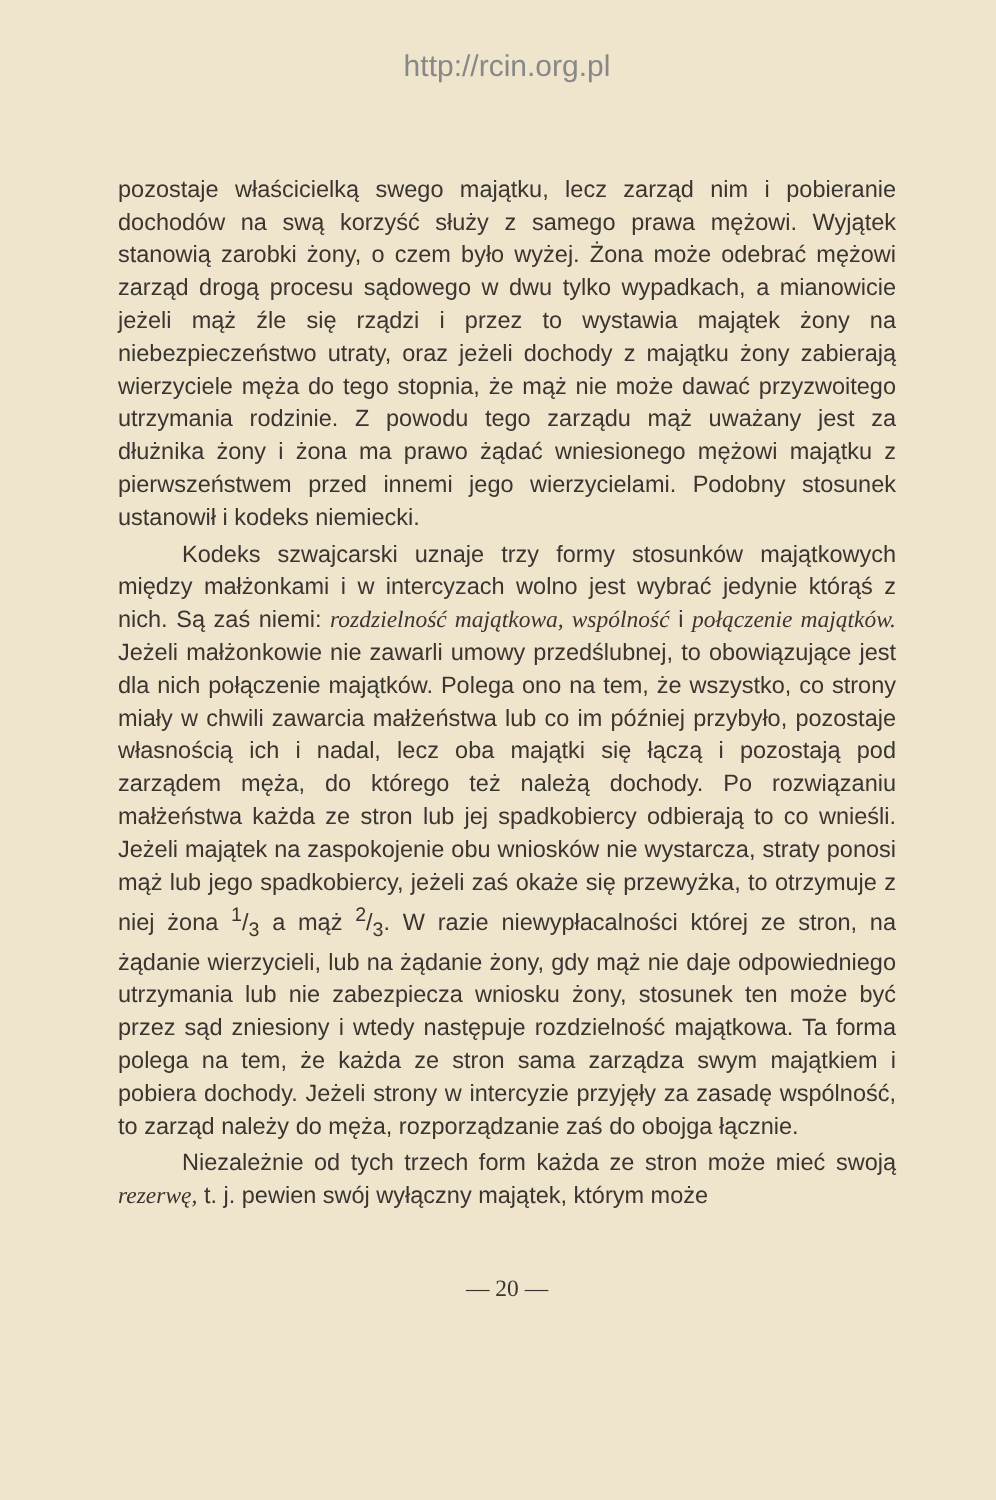http://rcin.org.pl
pozostaje właścicielką swego majątku, lecz zarząd nim i pobieranie dochodów na swą korzyść służy z samego prawa mężowi. Wyjątek stanowią zarobki żony, o czem było wyżej. Żona może odebrać mężowi zarząd drogą procesu sądowego w dwu tylko wypadkach, a mianowicie jeżeli mąż źle się rządzi i przez to wystawia majątek żony na niebezpieczeństwo utraty, oraz jeżeli dochody z majątku żony zabierają wierzyciele męża do tego stopnia, że mąż nie może dawać przyzwoitego utrzymania rodzinie. Z powodu tego zarządu mąż uważany jest za dłużnika żony i żona ma prawo żądać wniesionego mężowi majątku z pierwszeństwem przed innemi jego wierzycielami. Podobny stosunek ustanowił i kodeks niemiecki.
Kodeks szwajcarski uznaje trzy formy stosunków majątkowych między małżonkami i w intercyzach wolno jest wybrać jedynie którąś z nich. Są zaś niemi: rozdzielność majątkowa, wspólność i połączenie majątków. Jeżeli małżonkowie nie zawarli umowy przedślubnej, to obowiązujące jest dla nich połączenie majątków. Polega ono na tem, że wszystko, co strony miały w chwili zawarcia małżeństwa lub co im później przybyło, pozostaje własnością ich i nadal, lecz oba majątki się łączą i pozostają pod zarządem męża, do którego też należą dochody. Po rozwiązaniu małżeństwa każda ze stron lub jej spadkobiercy odbierają to co wnieśli. Jeżeli majątek na zaspokojenie obu wniosków nie wystarcza, straty ponosi mąż lub jego spadkobiercy, jeżeli zaś okaże się przewyżka, to otrzymuje z niej żona 1/3 a mąż 2/3. W razie niewypłacalności której ze stron, na żądanie wierzycieli, lub na żądanie żony, gdy mąż nie daje odpowiedniego utrzymania lub nie zabezpiecza wniosku żony, stosunek ten może być przez sąd zniesiony i wtedy następuje rozdzielność majątkowa. Ta forma polega na tem, że każda ze stron sama zarządza swym majątkiem i pobiera dochody. Jeżeli strony w intercyzie przyjęły za zasadę wspólność, to zarząd należy do męża, rozporządzanie zaś do obojga łącznie.
Niezależnie od tych trzech form każda ze stron może mieć swoją rezerwę, t. j. pewien swój wyłączny majątek, którym może
— 20 —